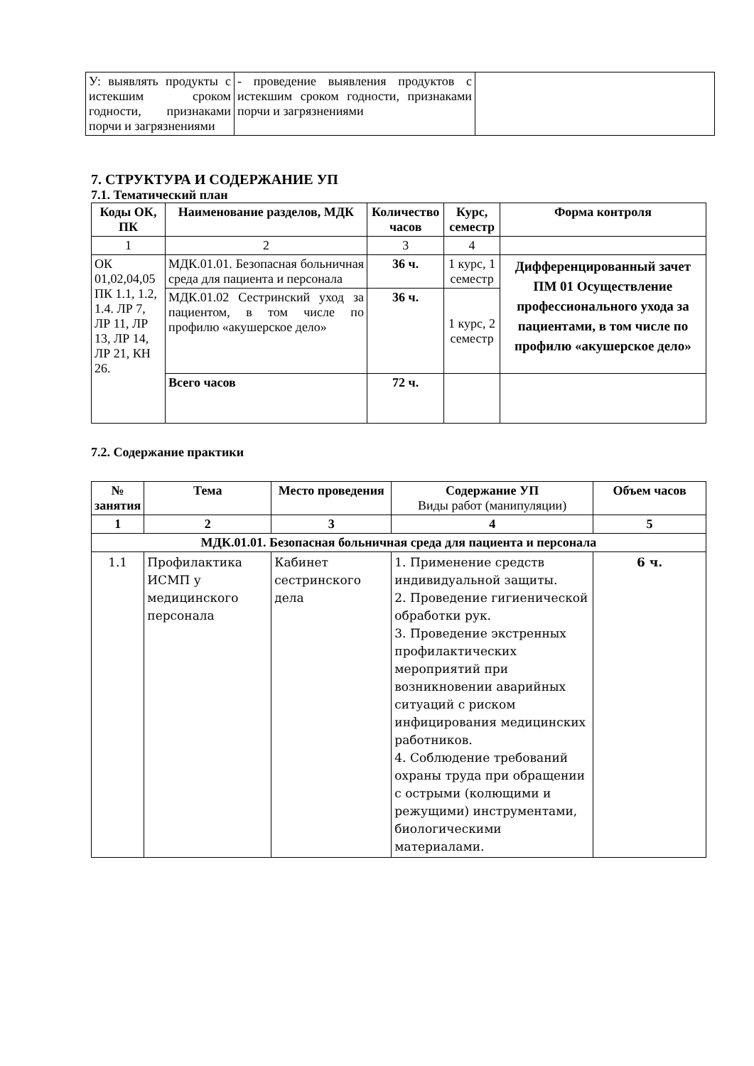| У: выявлять продукты с истекшим сроком годности, признаками порчи и загрязнениями | - проведение выявления продуктов с истекшим сроком годности, признаками порчи и загрязнениями | |
7. СТРУКТУРА И СОДЕРЖАНИЕ УП
7.1. Тематический план
| Коды ОК, ПК | Наименование разделов, МДК | Количество часов | Курс, семестр | Форма контроля |
| --- | --- | --- | --- | --- |
| 1 | 2 | 3 | 4 | |
| ОК 01,02,04,05 ПК 1.1, 1.2, 1.4. ЛР 7, ЛР 11, ЛР 13, ЛР 14, ЛР 21, КН 26. | МДК.01.01. Безопасная больничная среда для пациента и персонала | 36 ч. | 1 курс, 1 семестр | Дифференцированный зачет ПМ 01 Осуществление профессионального ухода за пациентами, в том числе по профилю «акушерское дело» |
| | МДК.01.02 Сестринский уход за пациентом, в том числе по профилю «акушерское дело» | 36 ч. | 1 курс, 2 семестр | |
| | Всего часов | 72 ч. | | |
7.2. Содержание практики
| № занятия | Тема | Место проведения | Содержание УП Виды работ (манипуляции) | Объем часов |
| --- | --- | --- | --- | --- |
| 1 | 2 | 3 | 4 | 5 |
| МДК.01.01. Безопасная больничная среда для пациента и персонала | | | | |
| 1.1 | Профилактика ИСМП у медицинского персонала | Кабинет сестринского дела | 1. Применение средств индивидуальной защиты. 2. Проведение гигиенической обработки рук. 3. Проведение экстренных профилактических мероприятий при возникновении аварийных ситуаций с риском инфицирования медицинских работников. 4. Соблюдение требований охраны труда при обращении с острыми (колющими и режущими) инструментами, биологическими материалами. | 6 ч. |